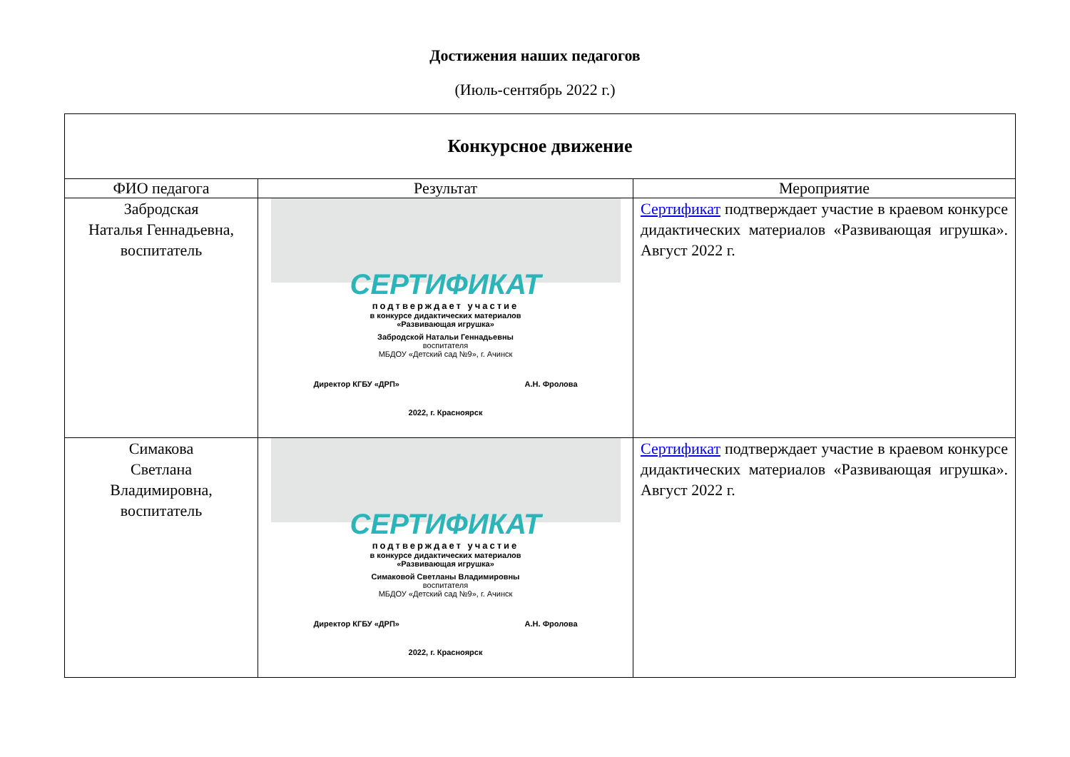Достижения наших педагогов
(Июль-сентябрь 2022 г.)
| Конкурсное движение | | |
| ФИО педагога | Результат | Мероприятие |
| Забродская Наталья Геннадьевна, воспитатель | СЕРТИФИКАТ подтверждает участие в конкурсе дидактических материалов «Развивающая игрушка» Забродской Натальи Геннадьевны воспитателя МБДОУ «Детский сад №9», г. Ачинск Директор КГБУ «ДРП» А.Н. Фролова 2022, г. Красноярск | Сертификат подтверждает участие в краевом конкурсе дидактических материалов «Развивающая игрушка». Август 2022 г. |
| Симакова Светлана Владимировна, воспитатель | СЕРТИФИКАТ подтверждает участие в конкурсе дидактических материалов «Развивающая игрушка» Симаковой Светланы Владимировны воспитателя МБДОУ «Детский сад №9», г. Ачинск Директор КГБУ «ДРП» А.Н. Фролова 2022, г. Красноярск | Сертификат подтверждает участие в краевом конкурсе дидактических материалов «Развивающая игрушка». Август 2022 г. |